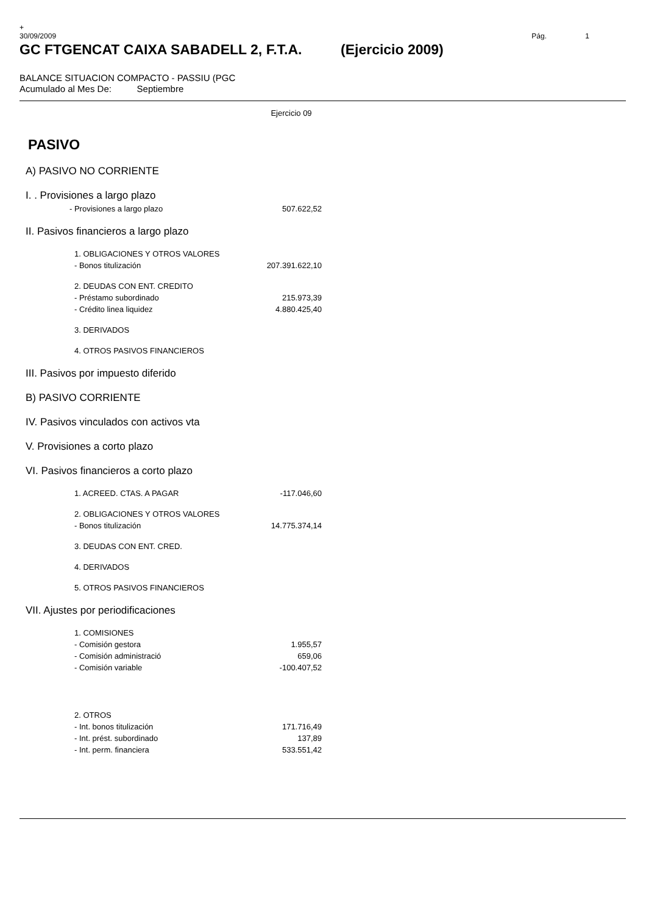+
30/09/2009 Pág. 1
GC FTGENCAT CAIXA SABADELL 2, F.T.A. (Ejercicio 2009)
BALANCE SITUACION COMPACTO - PASSIU (PGC
Acumulado al Mes De: Septiembre
| | Ejercicio 09 |
| PASIVO | |
| A) PASIVO NO CORRIENTE | |
| I. . Provisiones a largo plazo | |
| - Provisiones a largo plazo | 507.622,52 |
| II. Pasivos financieros a largo plazo | |
| 1. OBLIGACIONES Y OTROS VALORES | |
| - Bonos titulización | 207.391.622,10 |
| 2. DEUDAS CON ENT. CREDITO | |
| - Préstamo subordinado | 215.973,39 |
| - Crédito linea liquidez | 4.880.425,40 |
| 3. DERIVADOS | |
| 4. OTROS PASIVOS FINANCIEROS | |
| III. Pasivos por impuesto diferido | |
| B) PASIVO CORRIENTE | |
| IV. Pasivos vinculados con activos vta | |
| V. Provisiones a corto plazo | |
| VI. Pasivos financieros a corto plazo | |
| 1. ACREED. CTAS. A PAGAR | -117.046,60 |
| 2. OBLIGACIONES Y OTROS VALORES | |
| - Bonos titulización | 14.775.374,14 |
| 3. DEUDAS CON ENT. CRED. | |
| 4. DERIVADOS | |
| 5. OTROS PASIVOS FINANCIEROS | |
| VII. Ajustes por periodificaciones | |
| 1. COMISIONES | |
| - Comisión gestora | 1.955,57 |
| - Comisión administració | 659,06 |
| - Comisión variable | -100.407,52 |
| 2. OTROS | |
| - Int. bonos titulización | 171.716,49 |
| - Int. prést. subordinado | 137,89 |
| - Int. perm. financiera | 533.551,42 |